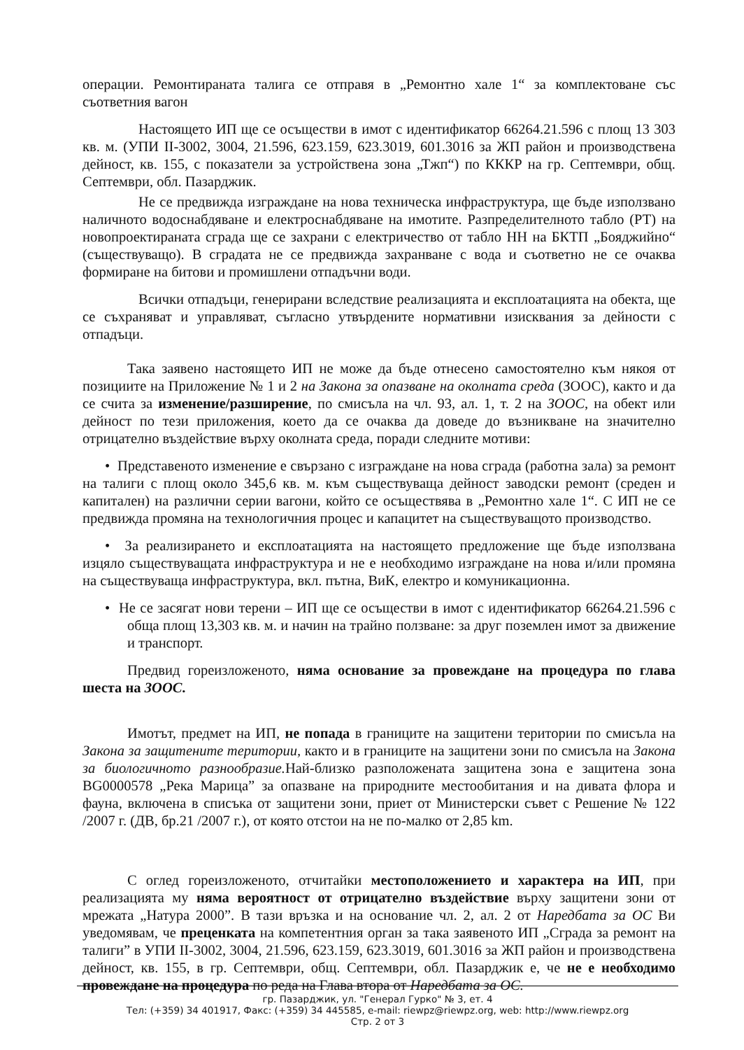операции. Ремонтираната талига се отправя в „Ремонтно хале 1“ за комплектоване със съответния вагон
Настоящето ИП ще се осъществи в имот с идентификатор 66264.21.596 с площ 13 303 кв. м. (УПИ II-3002, 3004, 21.596, 623.159, 623.3019, 601.3016 за ЖП район и производствена дейност, кв. 155, с показатели за устройствена зона „Тжп“) по КККР на гр. Септември, общ. Септември, обл. Пазарджик.
Не се предвижда изграждане на нова техническа инфраструктура, ще бъде използвано наличното водоснабдяване и електроснабдяване на имотите. Разпределителното табло (РТ) на новопроектираната сграда ще се захрани с електричество от табло НН на БКТП „Бояджийно“ (съществуващо). В сградата не се предвижда захранване с вода и съответно не се очаква формиране на битови и промишлени отпадъчни води.
Всички отпадъци, генерирани вследствие реализацията и експлоатацията на обекта, ще се съхраняват и управляват, съгласно утвърдените нормативни изисквания за дейности с отпадъци.
Така заявено настоящето ИП не може да бъде отнесено самостоятелно към някоя от позициите на Приложение № 1 и 2 на Закона за опазване на околната среда (ЗООС), както и да се счита за изменение/разширение, по смисъла на чл. 93, ал. 1, т. 2 на ЗООС, на обект или дейност по тези приложения, което да се очаква да доведе до възникване на значително отрицателно въздействие върху околната среда, поради следните мотиви:
• Представеното изменение е свързано с изграждане на нова сграда (работна зала) за ремонт на талиги с площ около 345,6 кв. м. към съществуваща дейност заводски ремонт (среден и капитален) на различни серии вагони, който се осъществява в „Ремонтно хале 1“. С ИП не се предвижда промяна на технологичния процес и капацитет на съществуващото производство.
• За реализирането и експлоатацията на настоящето предложение ще бъде използвана изцяло съществуващата инфраструктура и не е необходимо изграждане на нова и/или промяна на съществуваща инфраструктура, вкл. пътна, ВиК, електро и комуникационна.
• Не се засягат нови терени – ИП ще се осъществи в имот с идентификатор 66264.21.596 с обща площ 13,303 кв. м. и начин на трайно ползване: за друг поземлен имот за движение и транспорт.
Предвид гореизложеното, няма основание за провеждане на процедура по глава шеста на ЗООС.
Имотът, предмет на ИП, не попада в границите на защитени територии по смисъла на Закона за защитените територии, както и в границите на защитени зони по смисъла на Закона за биологичното разнообразие. Най-близко разположената защитена зона е защитена зона BG0000578 „Река Марица” за опазване на природните местообитания и на дивата флора и фауна, включена в списъка от защитени зони, приет от Министерски съвет с Решение № 122 /2007 г. (ДВ, бр.21 /2007 г.), от която отстои на не по-малко от 2,85 km.
С оглед гореизложеното, отчитайки местоположението и характера на ИП, при реализацията му няма вероятност от отрицателно въздействие върху защитени зони от мрежата „Натура 2000”. В тази връзка и на основание чл. 2, ал. 2 от Наредбата за ОС Ви уведомявам, че преценката на компетентния орган за така заявеното ИП „Сграда за ремонт на талиги” в УПИ II-3002, 3004, 21.596, 623.159, 623.3019, 601.3016 за ЖП район и производствена дейност, кв. 155, в гр. Септември, общ. Септември, обл. Пазарджик е, че не е необходимо провеждане на процедура по реда на Глава втора от Наредбата за ОС.
гр. Пазарджик, ул. "Генерал Гурко" № 3, ет. 4
Тел: (+359) 34 401917, Факс: (+359) 34 445585, e-mail: riewpz@riewpz.org, web: http://www.riewpz.org
Стр. 2 от 3